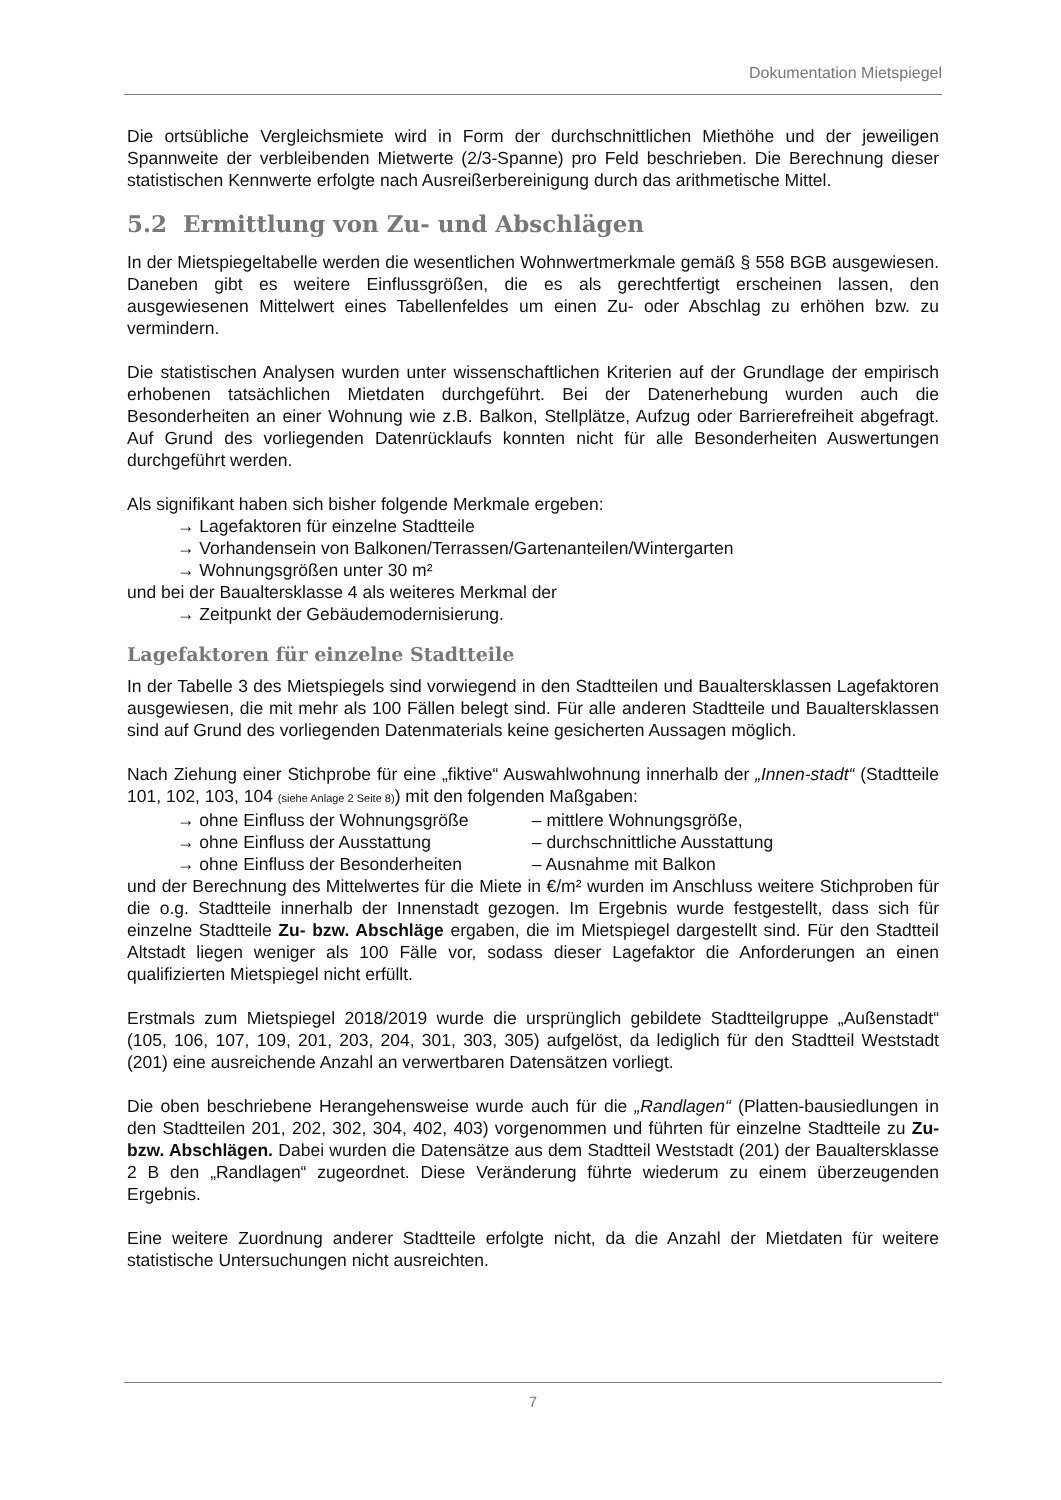Dokumentation Mietspiegel
Die ortsübliche Vergleichsmiete wird in Form der durchschnittlichen Miethöhe und der jeweiligen Spannweite der verbleibenden Mietwerte (2/3-Spanne) pro Feld beschrieben. Die Berechnung dieser statistischen Kennwerte erfolgte nach Ausreißerbereinigung durch das arithmetische Mittel.
5.2 Ermittlung von Zu- und Abschlägen
In der Mietspiegeltabelle werden die wesentlichen Wohnwertmerkmale gemäß § 558 BGB ausgewiesen. Daneben gibt es weitere Einflussgrößen, die es als gerechtfertigt erscheinen lassen, den ausgewiesenen Mittelwert eines Tabellenfeldes um einen Zu- oder Abschlag zu erhöhen bzw. zu vermindern.
Die statistischen Analysen wurden unter wissenschaftlichen Kriterien auf der Grundlage der empirisch erhobenen tatsächlichen Mietdaten durchgeführt. Bei der Datenerhebung wurden auch die Besonderheiten an einer Wohnung wie z.B. Balkon, Stellplätze, Aufzug oder Barrierefreiheit abgefragt. Auf Grund des vorliegenden Datenrücklaufs konnten nicht für alle Besonderheiten Auswertungen durchgeführt werden.
Als signifikant haben sich bisher folgende Merkmale ergeben:
→ Lagefaktoren für einzelne Stadtteile
→ Vorhandensein von Balkonen/Terrassen/Gartenanteilen/Wintergarten
→ Wohnungsgrößen unter 30 m²
und bei der Baualtersklasse 4 als weiteres Merkmal der
→ Zeitpunkt der Gebäudemodernisierung.
Lagefaktoren für einzelne Stadtteile
In der Tabelle 3 des Mietspiegels sind vorwiegend in den Stadtteilen und Baualtersklassen Lagefaktoren ausgewiesen, die mit mehr als 100 Fällen belegt sind. Für alle anderen Stadtteile und Baualtersklassen sind auf Grund des vorliegenden Datenmaterials keine gesicherten Aussagen möglich.
Nach Ziehung einer Stichprobe für eine „fiktive“ Auswahlwohnung innerhalb der „Innen-stadt“ (Stadtteile 101, 102, 103, 104 (siehe Anlage 2 Seite 8)) mit den folgenden Maßgaben:
→ ohne Einfluss der Wohnungsgröße – mittlere Wohnungsgröße,
→ ohne Einfluss der Ausstattung – durchschnittliche Ausstattung
→ ohne Einfluss der Besonderheiten – Ausnahme mit Balkon
und der Berechnung des Mittelwertes für die Miete in €/m² wurden im Anschluss weitere Stichproben für die o.g. Stadtteile innerhalb der Innenstadt gezogen. Im Ergebnis wurde festgestellt, dass sich für einzelne Stadtteile Zu- bzw. Abschläge ergaben, die im Mietspiegel dargestellt sind. Für den Stadtteil Altstadt liegen weniger als 100 Fälle vor, sodass dieser Lagefaktor die Anforderungen an einen qualifizierten Mietspiegel nicht erfüllt.
Erstmals zum Mietspiegel 2018/2019 wurde die ursprünglich gebildete Stadtteilgruppe „Außenstadt“ (105, 106, 107, 109, 201, 203, 204, 301, 303, 305) aufgelöst, da lediglich für den Stadtteil Weststadt (201) eine ausreichende Anzahl an verwertbaren Datensätzen vorliegt.
Die oben beschriebene Herangehensweise wurde auch für die „Randlagen“ (Platten-bausiedlungen in den Stadtteilen 201, 202, 302, 304, 402, 403) vorgenommen und führten für einzelne Stadtteile zu Zu- bzw. Abschlägen. Dabei wurden die Datensätze aus dem Stadtteil Weststadt (201) der Baualtersklasse 2 B den „Randlagen“ zugeordnet. Diese Veränderung führte wiederum zu einem überzeugenden Ergebnis.
Eine weitere Zuordnung anderer Stadtteile erfolgte nicht, da die Anzahl der Mietdaten für weitere statistische Untersuchungen nicht ausreichten.
7